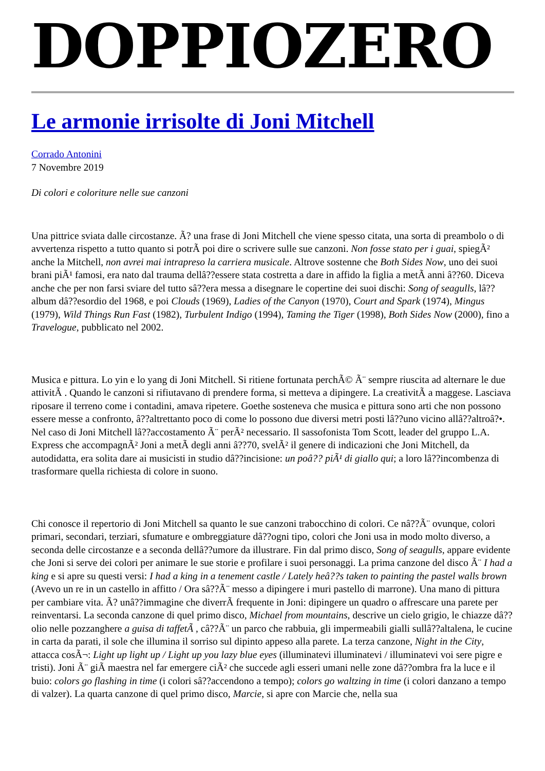DOPPIOZERO
Le armonie irrisolte di Joni Mitchell
Corrado Antonini
7 Novembre 2019
Di colori e coloriture nelle sue canzoni
Una pittrice sviata dalle circostanze. Ã? una frase di Joni Mitchell che viene spesso citata, una sorta di preambolo o di avvertenza rispetto a tutto quanto si potrÃ poi dire o scrivere sulle sue canzoni. Non fosse stato per i guai, spiegÃ² anche la Mitchell, non avrei mai intrapreso la carriera musicale. Altrove sostenne che Both Sides Now, uno dei suoi brani piÃ¹ famosi, era nato dal trauma dellâ??essere stata costretta a dare in affido la figlia a metÃ anni â??60. Diceva anche che per non farsi sviare del tutto sâ??era messa a disegnare le copertine dei suoi dischi: Song of seagulls, lâ??album dâ??esordio del 1968, e poi Clouds (1969), Ladies of the Canyon (1970), Court and Spark (1974), Mingus (1979), Wild Things Run Fast (1982), Turbulent Indigo (1994), Taming the Tiger (1998), Both Sides Now (2000), fino a Travelogue, pubblicato nel 2002.
Musica e pittura. Lo yin e lo yang di Joni Mitchell. Si ritiene fortunata perchÃ© Ã¨ sempre riuscita ad alternare le due attivitÃ . Quando le canzoni si rifiutavano di prendere forma, si metteva a dipingere. La creativitÃ a maggese. Lasciava riposare il terreno come i contadini, amava ripetere. Goethe sosteneva che musica e pittura sono arti che non possono essere messe a confronto, â??altrettanto poco di come lo possono due diversi metri posti lâ??uno vicino allâ??altroâ?•. Nel caso di Joni Mitchell lâ??accostamento Ã¨ perÃ² necessario. Il sassofonista Tom Scott, leader del gruppo L.A. Express che accompagnÃ² Joni a metÃ degli anni â??70, svelÃ² il genere di indicazioni che Joni Mitchell, da autodidatta, era solita dare ai musicisti in studio dâ??incisione: un poâ?? piÃ¹ di giallo qui; a loro lâ??incombenza di trasformare quella richiesta di colore in suono.
Chi conosce il repertorio di Joni Mitchell sa quanto le sue canzoni trabocchino di colori. Ce nâ??Ã¨ ovunque, colori primari, secondari, terziari, sfumature e ombreggiature dâ??ogni tipo, colori che Joni usa in modo molto diverso, a seconda delle circostanze e a seconda dellâ??umore da illustrare. Fin dal primo disco, Song of seagulls, appare evidente che Joni si serve dei colori per animare le sue storie e profilare i suoi personaggi. La prima canzone del disco Ã¨ I had a king e si apre su questi versi: I had a king in a tenement castle / Lately heâ??s taken to painting the pastel walls brown (Avevo un re in un castello in affitto / Ora sâ??Ã¨ messo a dipingere i muri pastello di marrone). Una mano di pittura per cambiare vita. Ã? unâ??immagine che diverrÃ frequente in Joni: dipingere un quadro o affrescare una parete per reinventarsi. La seconda canzone di quel primo disco, Michael from mountains, descrive un cielo grigio, le chiazze dâ??olio nelle pozzanghere a guisa di taffetÃ , câ??Ã¨ un parco che rabbuia, gli impermeabili gialli sullâ??altalena, le cucine in carta da parati, il sole che illumina il sorriso sul dipinto appeso alla parete. La terza canzone, Night in the City, attacca cosÃ¬: Light up light up / Light up you lazy blue eyes (illuminatevi illuminatevi / illuminatevi voi sere pigre e tristi). Joni Ã¨ giÃ maestra nel far emergere ciÃ² che succede agli esseri umani nelle zone dâ??ombra fra la luce e il buio: colors go flashing in time (i colori sâ??accendono a tempo); colors go waltzing in time (i colori danzano a tempo di valzer). La quarta canzone di quel primo disco, Marcie, si apre con Marcie che, nella sua